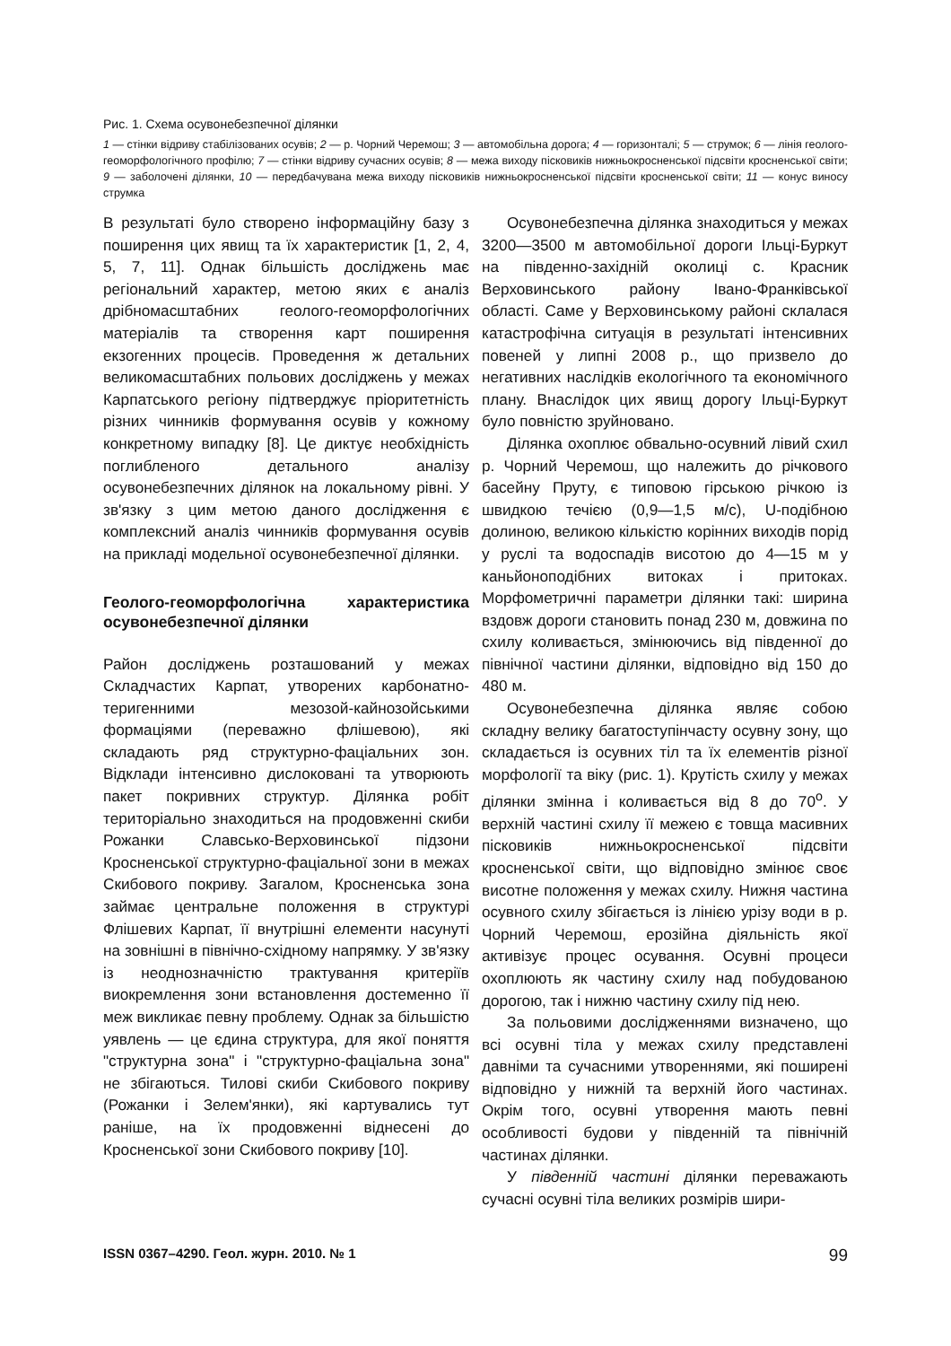Рис. 1. Схема осувонебезпечної ділянки
1 — стінки відриву стабілізованих осувів; 2 — р. Чорний Черемош; 3 — автомобільна дорога; 4 — горизонталі; 5 — струмок; 6 — лінія геолого-геоморфологічного профілю; 7 — стінки відриву сучасних осувів; 8 — межа виходу пісковиків нижньокросненської підсвіти кросненської світи; 9 — заболочені ділянки, 10 — передбачувана межа виходу пісковиків нижньокросненської підсвіти кросненської світи; 11 — конус виносу струмка
В результаті було створено інформаційну базу з поширення цих явищ та їх характеристик [1, 2, 4, 5, 7, 11]. Однак більшість досліджень має регіональний характер, метою яких є аналіз дрібномасштабних геолого-геоморфологічних матеріалів та створення карт поширення екзогенних процесів. Проведення ж детальних великомасштабних польових досліджень у межах Карпатського регіону підтверджує пріоритетність різних чинників формування осувів у кожному конкретному випадку [8]. Це диктує необхідність поглибленого детального аналізу осувонебезпечних ділянок на локальному рівні. У зв'язку з цим метою даного дослідження є комплексний аналіз чинників формування осувів на прикладі модельної осувонебезпечної ділянки.
Геолого-геоморфологічна характеристика осувонебезпечної ділянки
Район досліджень розташований у межах Складчастих Карпат, утворених карбонатно-теригенними мезозой-кайнозойськими формаціями (переважно флішевою), які складають ряд структурно-фаціальних зон. Відклади інтенсивно дислоковані та утворюють пакет покривних структур. Ділянка робіт територіально знаходиться на продовженні скиби Рожанки Славсько-Верховинської підзони Кросненської структурно-фаціальної зони в межах Скибового покриву. Загалом, Кросненська зона займає центральне положення в структурі Флішевих Карпат, її внутрішні елементи насунуті на зовнішні в північно-східному напрямку. У зв'язку із неоднозначністю трактування критеріїв виокремлення зони встановлення достеменно її меж викликає певну проблему. Однак за більшістю уявлень — це єдина структура, для якої поняття "структурна зона" і "структурно-фаціальна зона" не збігаються. Тилові скиби Скибового покриву (Рожанки і Зелем'янки), які картувались тут раніше, на їх продовженні віднесені до Кросненської зони Скибового покриву [10].
Осувонебезпечна ділянка знаходиться у межах 3200—3500 м автомобільної дороги Ільці-Буркут на південно-західній околиці с. Красник Верховинського району Івано-Франківської області. Саме у Верховинському районі склалася катастрофічна ситуація в результаті інтенсивних повеней у липні 2008 р., що призвело до негативних наслідків екологічного та економічного плану. Внаслідок цих явищ дорогу Ільці-Буркут було повністю зруйновано.
Ділянка охоплює обвально-осувний лівий схил р. Чорний Черемош, що належить до річкового басейну Пруту, є типовою гірською річкою із швидкою течією (0,9—1,5 м/с), U-подібною долиною, великою кількістю корінних виходів порід у руслі та водоспадів висотою до 4—15 м у каньйоноподібних витоках і притоках. Морфометричні параметри ділянки такі: ширина вздовж дороги становить понад 230 м, довжина по схилу коливається, змінюючись від південної до північної частини ділянки, відповідно від 150 до 480 м.
Осувонебезпечна ділянка являє собою складну велику багатоступінчасту осувну зону, що складається із осувних тіл та їх елементів різної морфології та віку (рис. 1). Крутість схилу у межах ділянки змінна і коливається від 8 до 70<sup>о</sup>. У верхній частині схилу її межею є товща масивних пісковиків нижньокросненської підсвіти кросненської світи, що відповідно змінює своє висотне положення у межах схилу. Нижня частина осувного схилу збігається із лінією урізу води в р. Чорний Черемош, ерозійна діяльність якої активізує процес осування. Осувні процеси охоплюють як частину схилу над побудованою дорогою, так і нижню частину схилу під нею.
За польовими дослідженнями визначено, що всі осувні тіла у межах схилу представлені давніми та сучасними утвореннями, які поширені відповідно у нижній та верхній його частинах. Окрім того, осувні утворення мають певні особливості будови у південній та північній частинах ділянки.
У південній частині ділянки переважають сучасні осувні тіла великих розмірів шири-
ISSN 0367–4290. Геол. журн. 2010. № 1 99